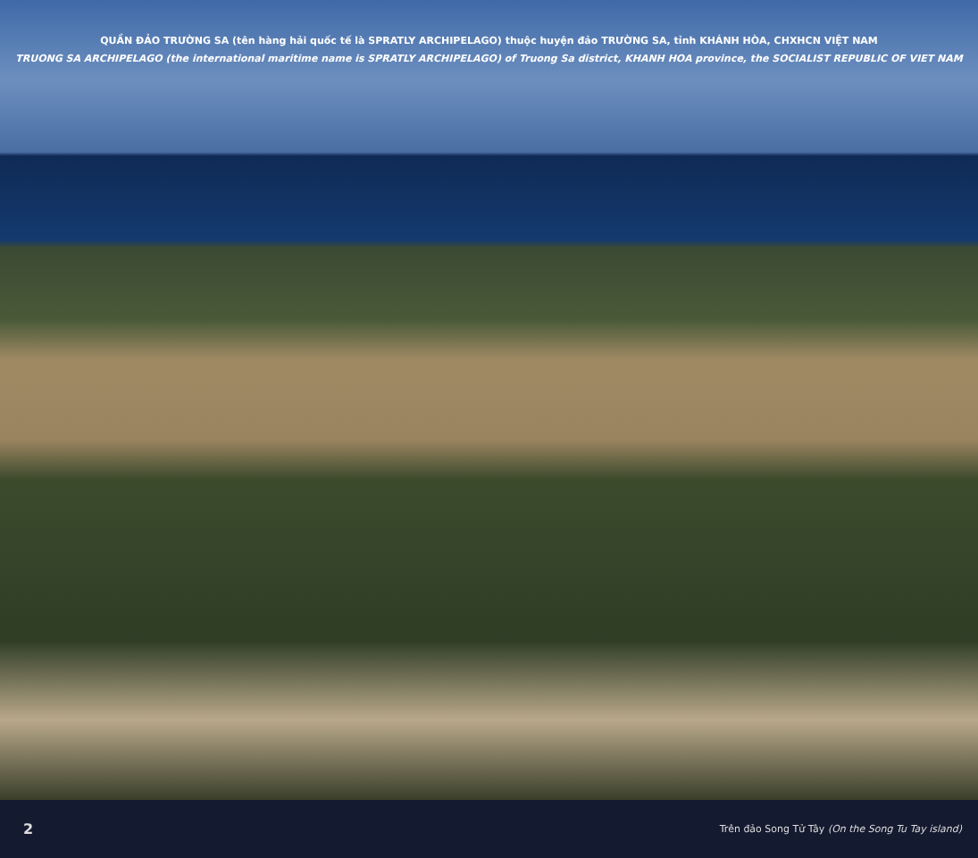QUẦN ĐẢO TRƯỜNG SA (tên hàng hải quốc tế là SPRATLY ARCHIPELAGO) thuộc huyện đảo TRƯỜNG SA, tỉnh KHÁNH HÒA, CHXHCN VIỆT NAM
TRUONG SA ARCHIPELAGO (the international maritime name is SPRATLY ARCHIPELAGO) of Truong Sa district, KHANH HOA province, the SOCIALIST REPUBLIC OF VIET NAM
2 Trên đảo Song Tử Tây (On the Song Tu Tay island)